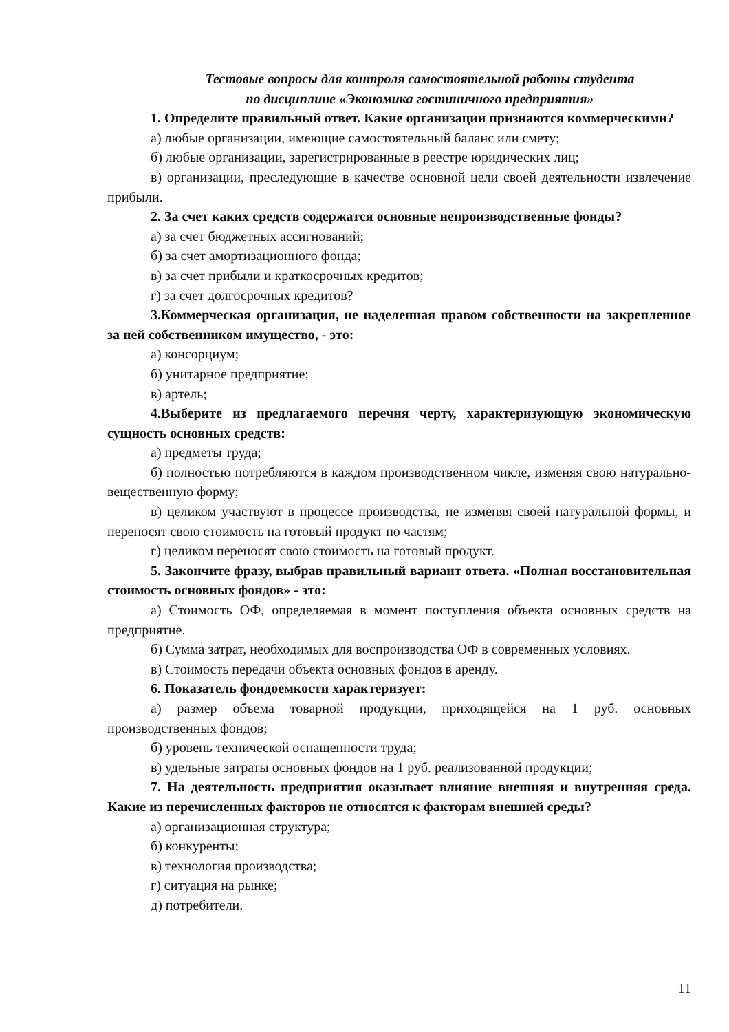Тестовые вопросы для контроля самостоятельной работы студента
по дисциплине «Экономика гостиничного предприятия»
1. Определите правильный ответ. Какие организации признаются коммерческими?
а) любые организации, имеющие самостоятельный баланс или смету;
б) любые организации, зарегистрированные в реестре юридических лиц;
в) организации, преследующие в качестве основной цели своей деятельности извлечение прибыли.
2. За счет каких средств содержатся основные непроизводственные фонды?
а) за счет бюджетных ассигнований;
б) за счет амортизационного фонда;
в) за счет прибыли и краткосрочных кредитов;
г) за счет долгосрочных кредитов?
3.Коммерческая организация, не наделенная правом собственности на закрепленное за ней собственником имущество, - это:
а) консорциум;
б) унитарное предприятие;
в) артель;
4.Выберите из предлагаемого перечня черту, характеризующую экономическую сущность основных средств:
а) предметы труда;
б) полностью потребляются в каждом производственном чикле, изменяя свою натурально-вещественную форму;
в) целиком участвуют в процессе производства, не изменяя своей натуральной формы, и переносят свою стоимость на готовый продукт по частям;
г) целиком переносят свою стоимость на готовый продукт.
5. Закончите фразу, выбрав правильный вариант ответа. «Полная восстановительная стоимость основных фондов» - это:
а) Стоимость ОФ, определяемая в момент поступления объекта основных средств на предприятие.
б) Сумма затрат, необходимых для воспроизводства ОФ в современных условиях.
в) Стоимость передачи объекта основных фондов в аренду.
6. Показатель фондоемкости характеризует:
а) размер объема товарной продукции, приходящейся на 1 руб. основных производственных фондов;
б) уровень технической оснащенности труда;
в) удельные затраты основных фондов на 1 руб. реализованной продукции;
7. На деятельность предприятия оказывает влияние внешняя и внутренняя среда. Какие из перечисленных факторов не относятся к факторам внешней среды?
а) организационная структура;
б) конкуренты;
в) технология производства;
г) ситуация на рынке;
д) потребители.
11